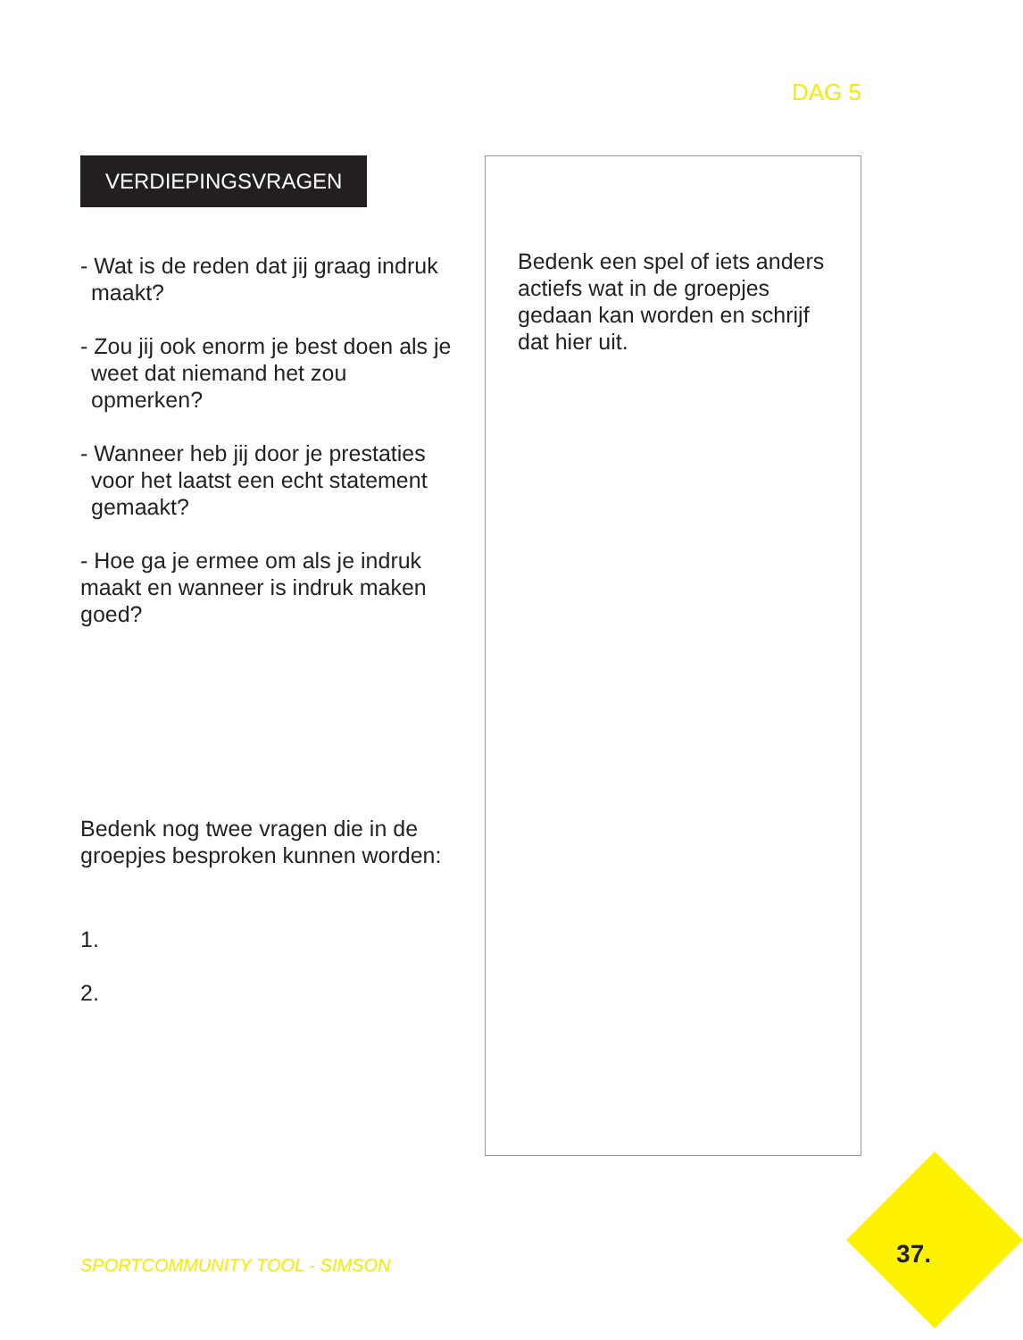DAG 5
VERDIEPINGSVRAGEN
- Wat is de reden dat jij graag indruk maakt?
- Zou jij ook enorm je best doen als je weet dat niemand het zou opmerken?
- Wanneer heb jij door je prestaties voor het laatst een echt statement gemaakt?
- Hoe ga je ermee om als je indruk maakt en wanneer is indruk maken goed?
Bedenk nog twee vragen die in de groepjes besproken kunnen worden:
1.
2.
Bedenk een spel of iets anders actiefs wat in de groepjes gedaan kan worden en schrijf dat hier uit.
SPORTCOMMUNITY TOOL - SIMSON 37.